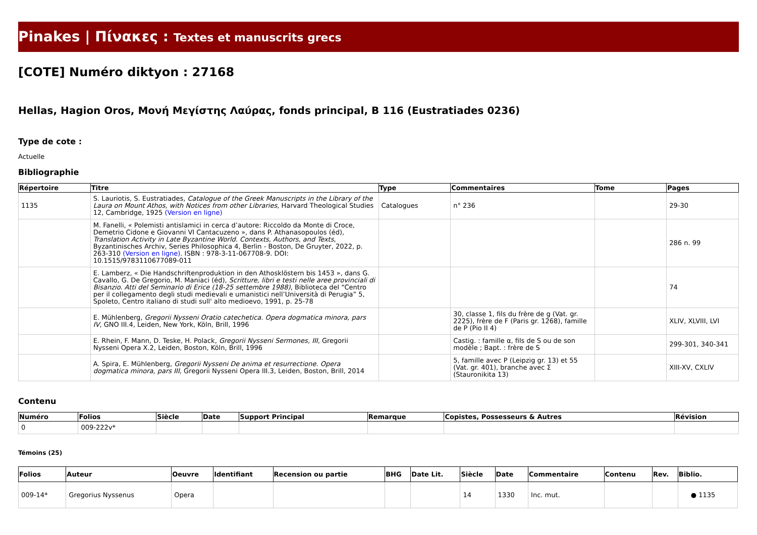Pinakes | Πίνακες : Textes et manuscrits grecs
[COTE] Numéro diktyon : 27168
Hellas, Hagion Oros, Μονή Μεγίστης Λαύρας, fonds principal, Β 116 (Eustratiades 0236)
Type de cote :
Actuelle
Bibliographie
| Répertoire | Titre | Type | Commentaires | Tome | Pages |
| --- | --- | --- | --- | --- | --- |
| 1135 | S. Lauriotis, S. Eustratiades, Catalogue of the Greek Manuscripts in the Library of the Laura on Mount Athos, with Notices from other Libraries , Harvard Theological Studies 12, Cambridge, 1925 (Version en ligne) | Catalogues | n° 236 | | 29-30 |
| | M. Fanelli, « Polemisti antislamici in cerca d’autore: Riccoldo da Monte di Croce, Demetrio Cidone e Giovanni VI Cantacuzeno », dans P. Athanasopoulos (éd), Translation Activity in Late Byzantine World. Contexts, Authors, and Texts , Byzantinisches Archiv, Series Philosophica 4, Berlin - Boston, De Gruyter, 2022, p. 263-310 (Version en ligne) . ISBN : 978-3-11-067708-9. DOI: 10.1515/9783110677089-011 | | | | 286 n. 99 |
| | E. Lamberz, « Die Handschriftenproduktion in den Athosklöstern bis 1453 », dans G. Cavallo, G. De Gregorio, M. Maniaci (éd), Scritture, libri e testi nelle aree provinciali di Bisanzio. Atti del Seminario di Erice (18-25 settembre 1988) , Biblioteca del “Centro per il collegamento degli studi medievali e umanistici nell’Università di Perugia” 5, Spoleto, Centro italiano di studi sull' alto medioevo, 1991, p. 25-78 | | | | 74 |
| | E. Mühlenberg, Gregorii Nysseni Oratio catechetica. Opera dogmatica minora, pars IV , GNO III.4, Leiden, New York, Köln, Brill, 1996 | | 30, classe 1, fils du frère de g (Vat. gr. 2225), frère de F (Paris gr. 1268), famille de P (Pio II 4) | | XLIV, XLVIII, LVI |
| | E. Rhein, F. Mann, D. Teske, H. Polack, Gregorii Nysseni Sermones, III , Gregorii Nysseni Opera X.2, Leiden, Boston, Köln, Brill, 1996 | | Castig. : famille α, fils de S ou de son modèle ; Bapt. : frère de S | | 299-301, 340-341 |
| | A. Spira, E. Mühlenberg, Gregorii Nysseni De anima et resurrectione. Opera dogmatica minora, pars III , Gregorii Nysseni Opera III.3, Leiden, Boston, Brill, 2014 | | 5, famille avec P (Leipzig gr. 13) et 55 (Vat. gr. 401), branche avec Σ (Stauronikita 13) | | XIII-XV, CXLIV |
Contenu
| Numéro | Folios | Siècle | Date | Support Principal | Remarque | Copistes, Possesseurs & Autres | Révision |
| --- | --- | --- | --- | --- | --- | --- | --- |
| 0 | 009-222v* | | | | | | |
Témoins (25)
| Folios | Auteur | Oeuvre | Identifiant | Recension ou partie | BHG | Date Lit. | Siècle | Date | Commentaire | Contenu | Rev. | Biblio. |
| --- | --- | --- | --- | --- | --- | --- | --- | --- | --- | --- | --- | --- |
| 009-14* | Gregorius Nyssenus | Opera | | | | | 14 | 1330 | Inc. mut. | | | ● 1135 |